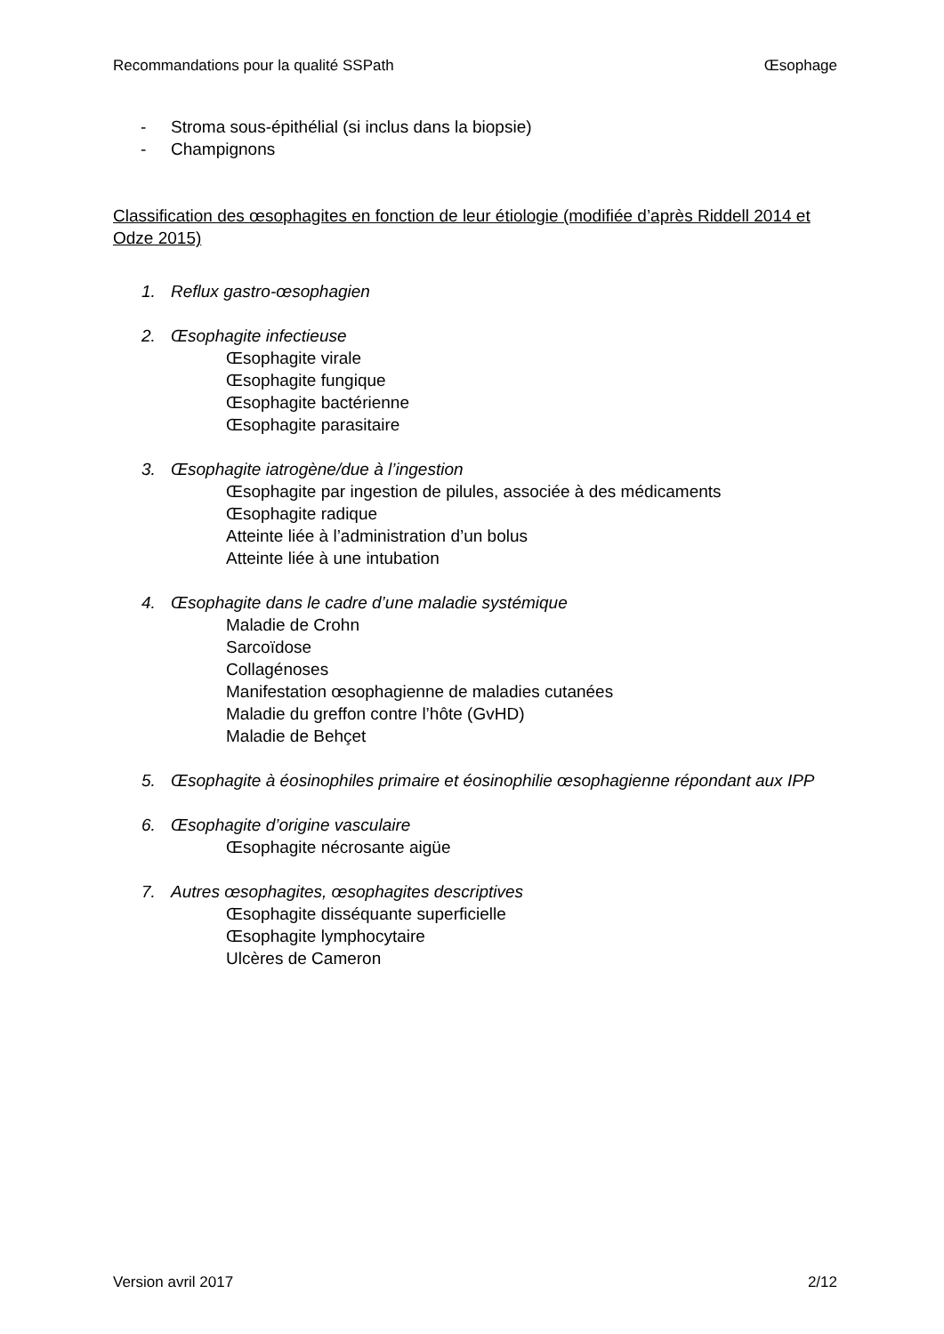Recommandations pour la qualité SSPath Œsophage
- Stroma sous-épithélial (si inclus dans la biopsie)
- Champignons
Classification des œsophagites en fonction de leur étiologie (modifiée d’après Riddell 2014 et Odze 2015)
1. Reflux gastro-œsophagien
2. Œsophagite infectieuse
Œsophagite virale
Œsophagite fungique
Œsophagite bactérienne
Œsophagite parasitaire
3. Œsophagite iatrogène/due à l’ingestion
Œsophagite par ingestion de pilules, associée à des médicaments
Œsophagite radique
Atteinte liée à l’administration d’un bolus
Atteinte liée à une intubation
4. Œsophagite dans le cadre d’une maladie systémique
Maladie de Crohn
Sarcoïdose
Collagénoses
Manifestation œsophagienne de maladies cutanées
Maladie du greffon contre l’hôte (GvHD)
Maladie de Behçet
5. Œsophagite à éosinophiles primaire et éosinophilie œsophagienne répondant aux IPP
6. Œsophagite d’origine vasculaire
Œsophagite nécrosante aigüe
7. Autres œsophagites, œsophagites descriptives
Œsophagite disséquante superficielle
Œsophagite lymphocytaire
Ulcères de Cameron
Version avril 2017 2/12